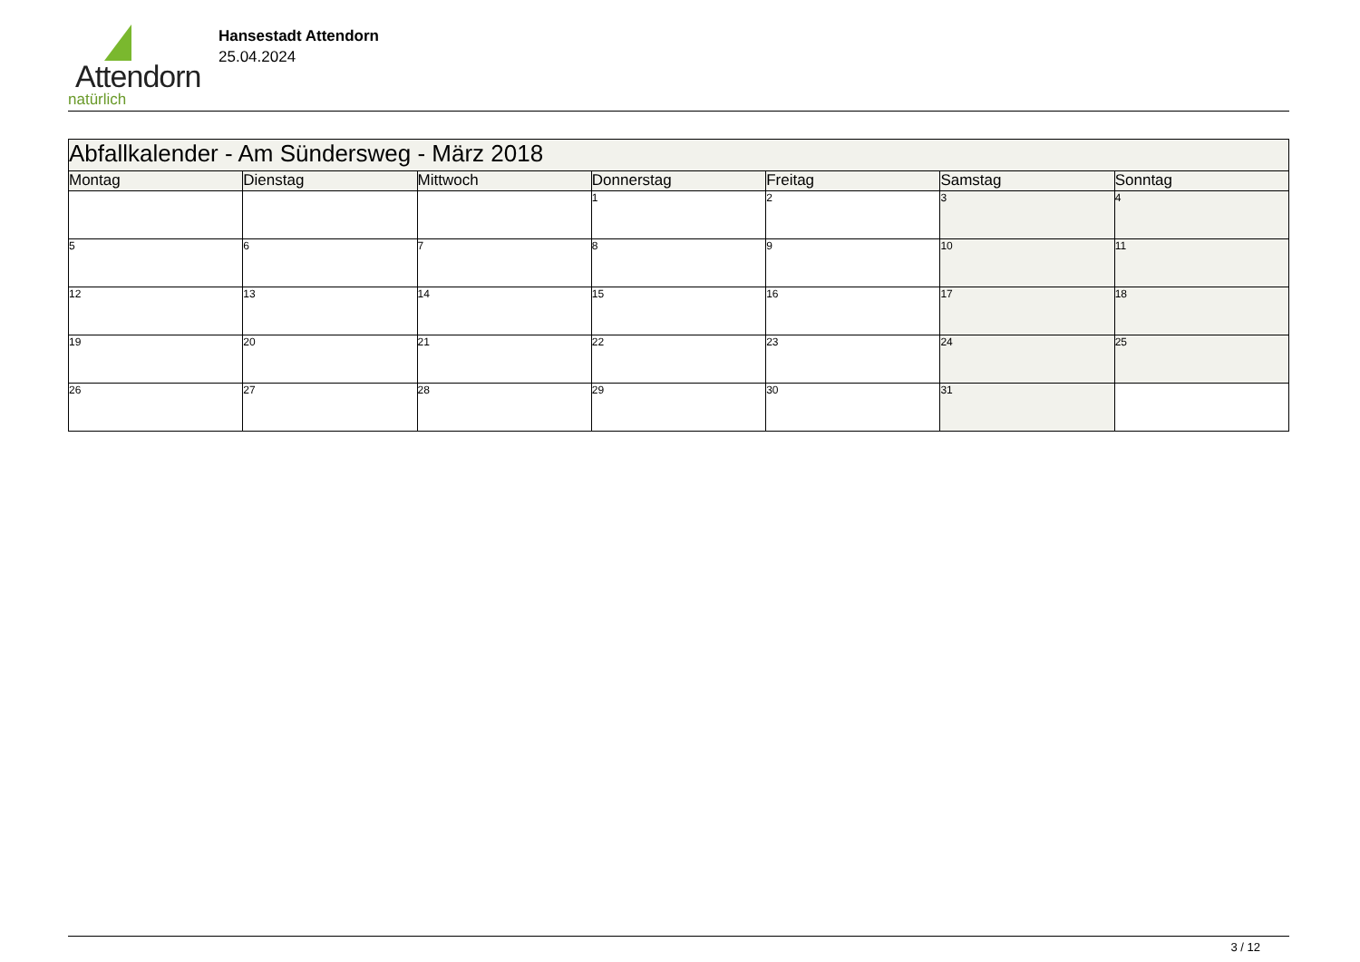Attendorn
natürlich
Hansestadt Attendorn
25.04.2024
| Abfallkalender - Am Sündersweg - März 2018 | | | | | | |
| Montag | Dienstag | Mittwoch | Donnerstag | Freitag | Samstag | Sonntag |
| | | | 1 | 2 | 3 | 4 |
| 5 | 6 | 7 | 8 | 9 | 10 | 11 |
| 12 | 13 | 14 | 15 | 16 | 17 | 18 |
| 19 | 20 | 21 | 22 | 23 | 24 | 25 |
| 26 | 27 | 28 | 29 | 30 | 31 | |
3 / 12